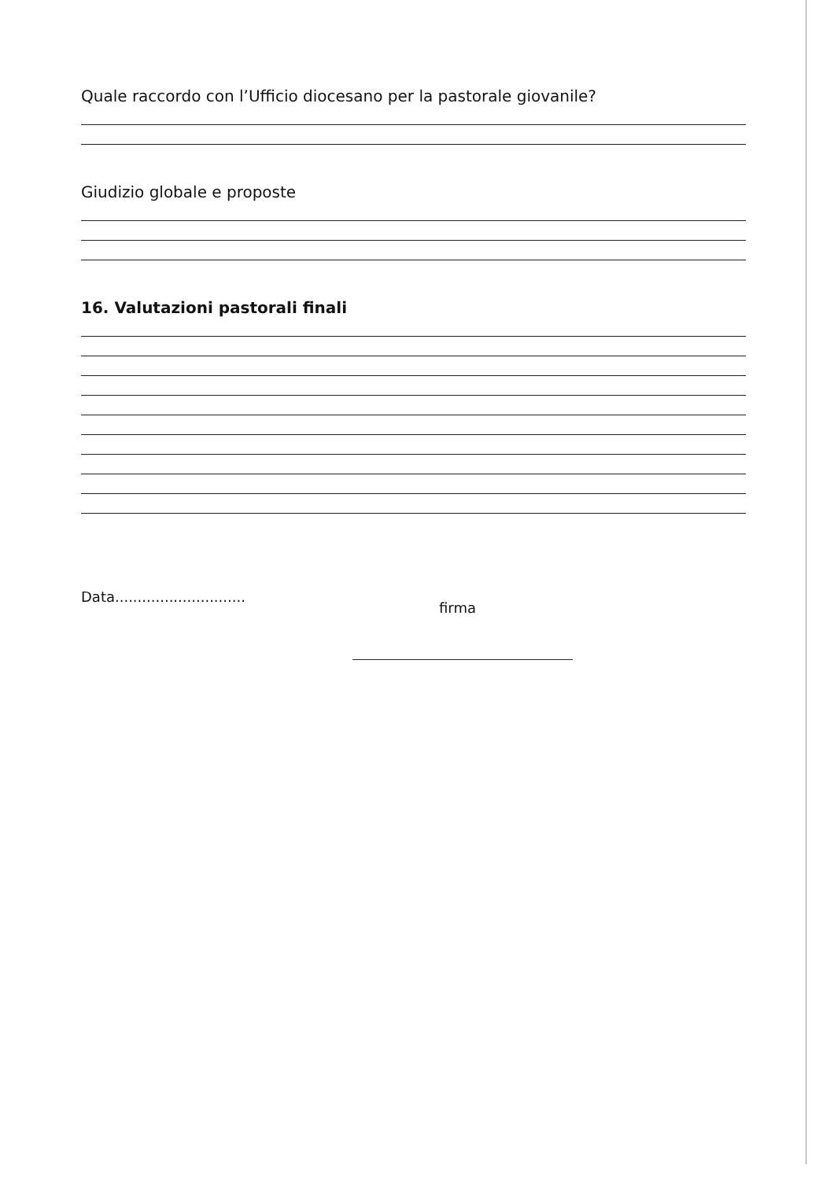Quale raccordo con l’Ufficio diocesano per la pastorale giovanile?
Giudizio globale e proposte
16. Valutazioni pastorali finali
Data.............................
firma